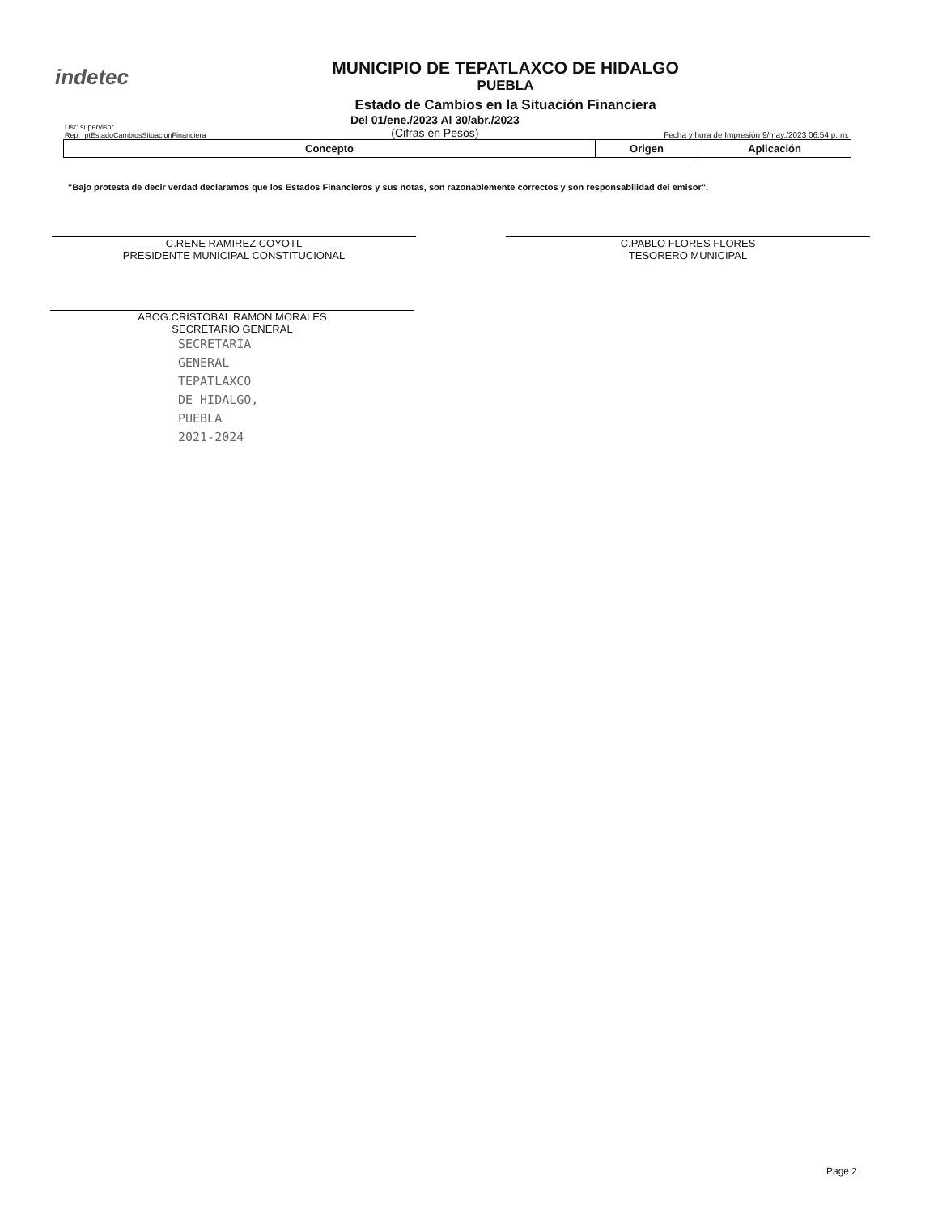indetec
MUNICIPIO DE TEPATLAXCO DE HIDALGO
PUEBLA
Estado de Cambios en la Situación Financiera
Usr: supervisor
Rep: rptEstadoCambiosSituacionFinanciera
Del 01/ene./2023 Al 30/abr./2023
(Cifras en Pesos)
Fecha y hora de Impresión 9/may./2023 06:54 p. m.
| Concepto | Origen | Aplicación |
| --- | --- | --- |
"Bajo protesta de decir verdad declaramos que los Estados Financieros y sus notas, son razonablemente correctos y son responsabilidad del emisor".
C.RENE RAMIREZ COYOTL
PRESIDENTE MUNICIPAL CONSTITUCIONAL
ABOG.CRISTOBAL RAMON MORALES
SECRETARIO GENERAL
SECRETARÍA
GENERAL
TEPATLAXCO
DE HIDALGO,
PUEBLA
2021-2024
C.PABLO FLORES FLORES
TESORERO MUNICIPAL
Page 2